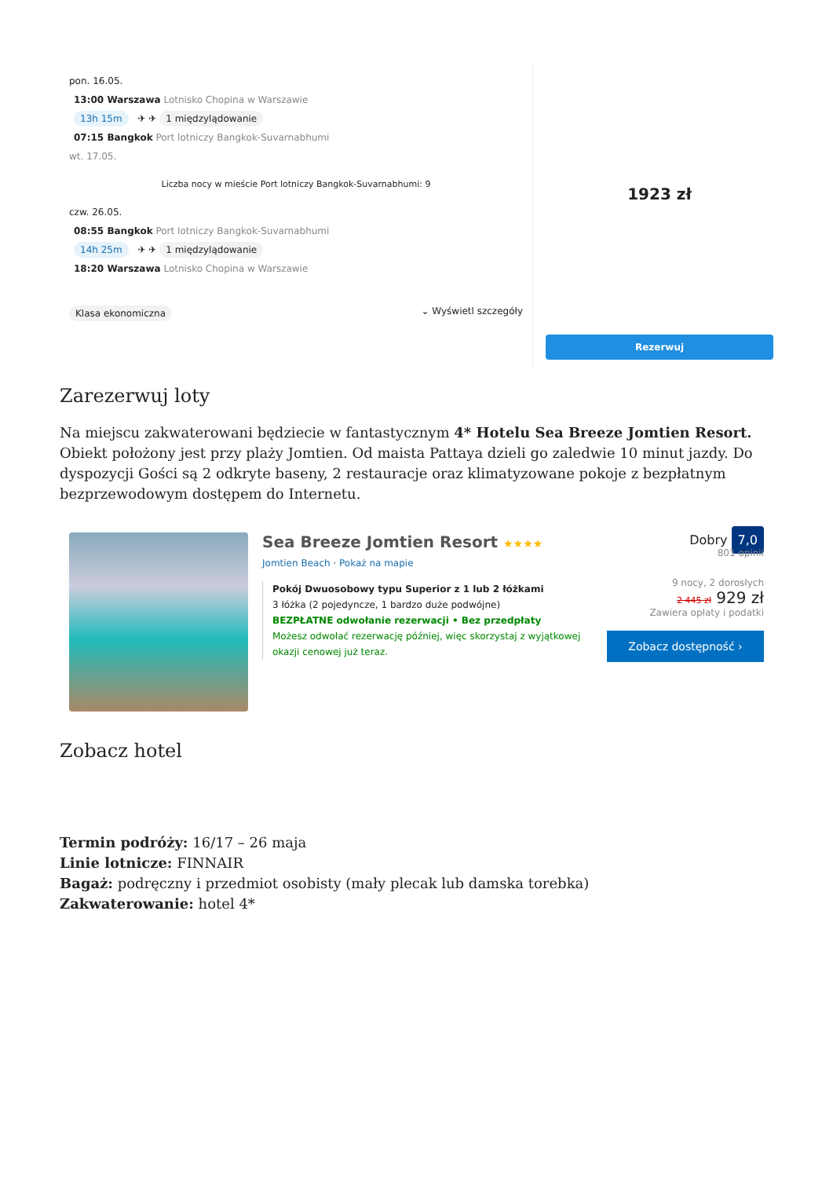pon. 16.05.
13:00 Warszawa Lotnisko Chopina w Warszawie
13h 15m ✈ ✈ 1 międzylądowanie
07:15 Bangkok Port lotniczy Bangkok-Suvarnabhumi
wt. 17.05.
Liczba nocy w mieście Port lotniczy Bangkok-Suvarnabhumi: 9
czw. 26.05.
08:55 Bangkok Port lotniczy Bangkok-Suvarnabhumi
14h 25m ✈ ✈ 1 międzylądowanie
18:20 Warszawa Lotnisko Chopina w Warszawie
Klasa ekonomiczna ⌄ Wyświetl szczegóły
1923 zł
Rezerwuj
Zarezerwuj loty
Na miejscu zakwaterowani będziecie w fantastycznym 4* Hotelu Sea Breeze Jomtien Resort. Obiekt położony jest przy plaży Jomtien. Od maista Pattaya dzieli go zaledwie 10 minut jazdy. Do dyspozycji Gości są 2 odkryte baseny, 2 restauracje oraz klimatyzowane pokoje z bezpłatnym bezprzewodowym dostępem do Internetu.
Sea Breeze Jomtien Resort ★★★★
Jomtien Beach · Pokaż na mapie
Pokój Dwuosobowy typu Superior z 1 lub 2 łóżkami
3 łóżka (2 pojedyncze, 1 bardzo duże podwójne)
BEZPŁATNE odwołanie rezerwacji • Bez przedpłaty
Możesz odwołać rezerwację później, więc skorzystaj z wyjątkowej okazji cenowej już teraz.
Dobry 7,0
801 opinii
9 nocy, 2 dorosłych
2 445 zł 929 zł
Zawiera opłaty i podatki
Zobacz dostępność ›
Zobacz hotel
Termin podróży: 16/17 – 26 maja
Linie lotnicze: FINNAIR
Bagaż: podręczny i przedmiot osobisty (mały plecak lub damska torebka)
Zakwaterowanie: hotel 4*